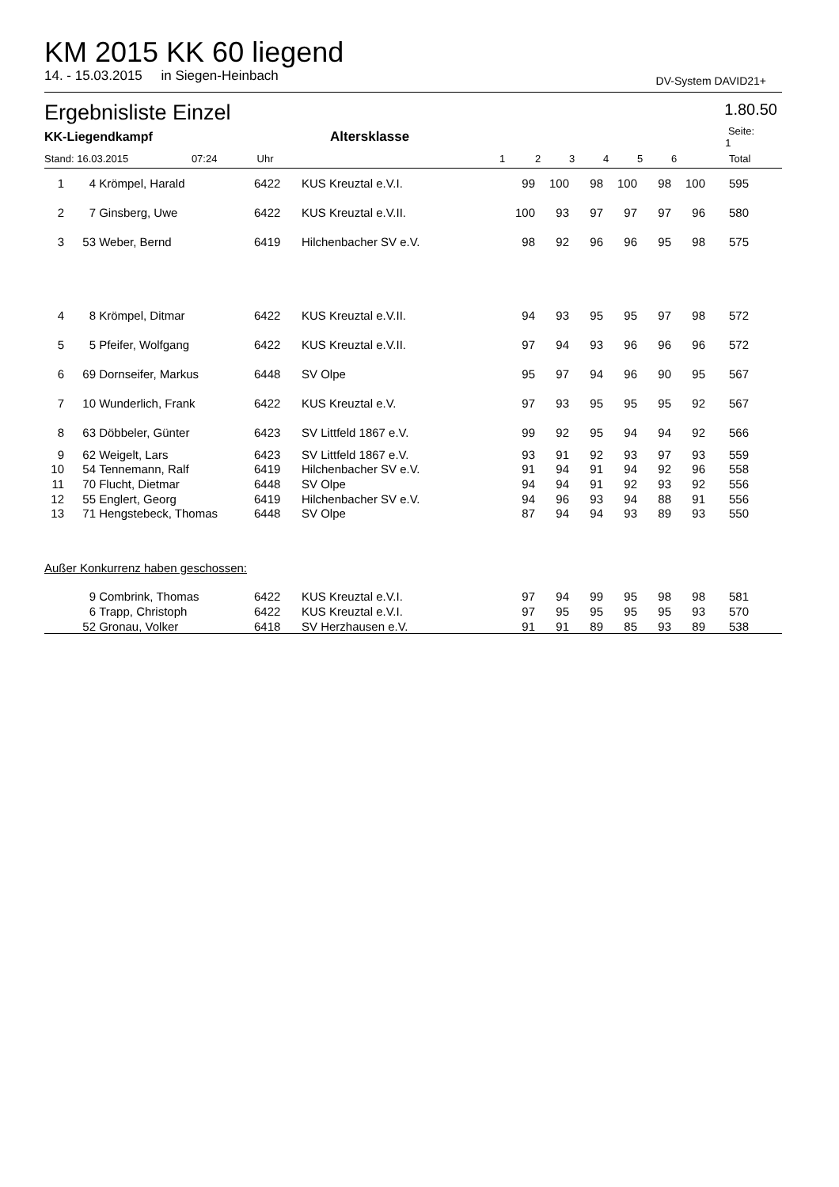KM 2015 KK 60 liegend
14. - 15.03.2015 in Siegen-Heinbach DV-System DAVID21+
Ergebnisliste Einzel 1.80.50
| KK-Liegendkampf | | | | Altersklasse | | | | | | | Seite: 1 | |
| --- | --- | --- | --- | --- | --- | --- | --- | --- | --- | --- | --- | --- |
| Stand: 16.03.2015 07:24 | | | Uhr | | 1 | 2 | 3 | 4 | 5 | 6 | Total | |
| 1 | 4 | Krömpel, Harald | 6422 | KUS Kreuztal e.V.I. | 99 | 100 | 98 | 100 | 98 | 100 | 595 | |
| 2 | 7 | Ginsberg, Uwe | 6422 | KUS Kreuztal e.V.II. | 100 | 93 | 97 | 97 | 97 | 96 | 580 | |
| 3 | 53 | Weber, Bernd | 6419 | Hilchenbacher SV e.V. | 98 | 92 | 96 | 96 | 95 | 98 | 575 | |
| 4 | 8 | Krömpel, Ditmar | 6422 | KUS Kreuztal e.V.II. | 94 | 93 | 95 | 95 | 97 | 98 | 572 | |
| 5 | 5 | Pfeifer, Wolfgang | 6422 | KUS Kreuztal e.V.II. | 97 | 94 | 93 | 96 | 96 | 96 | 572 | |
| 6 | 69 | Dornseifer, Markus | 6448 | SV Olpe | 95 | 97 | 94 | 96 | 90 | 95 | 567 | |
| 7 | 10 | Wunderlich, Frank | 6422 | KUS Kreuztal e.V. | 97 | 93 | 95 | 95 | 95 | 92 | 567 | |
| 8 | 63 | Döbbeler, Günter | 6423 | SV Littfeld 1867 e.V. | 99 | 92 | 95 | 94 | 94 | 92 | 566 | |
| 9 | 62 | Weigelt, Lars | 6423 | SV Littfeld 1867 e.V. | 93 | 91 | 92 | 93 | 97 | 93 | 559 | |
| 10 | 54 | Tennemann, Ralf | 6419 | Hilchenbacher SV e.V. | 91 | 94 | 91 | 94 | 92 | 96 | 558 | |
| 11 | 70 | Flucht, Dietmar | 6448 | SV Olpe | 94 | 94 | 91 | 92 | 93 | 92 | 556 | |
| 12 | 55 | Englert, Georg | 6419 | Hilchenbacher SV e.V. | 94 | 96 | 93 | 94 | 88 | 91 | 556 | |
| 13 | 71 | Hengstebeck, Thomas | 6448 | SV Olpe | 87 | 94 | 94 | 93 | 89 | 93 | 550 | |
| Außer Konkurrenz haben geschossen: | | | | | | | | | | | | |
| | 9 | Combrink, Thomas | 6422 | KUS Kreuztal e.V.I. | 97 | 94 | 99 | 95 | 98 | 98 | 581 | |
| | 6 | Trapp, Christoph | 6422 | KUS Kreuztal e.V.I. | 97 | 95 | 95 | 95 | 95 | 93 | 570 | |
| | 52 | Gronau, Volker | 6418 | SV Herzhausen e.V. | 91 | 91 | 89 | 85 | 93 | 89 | 538 | |